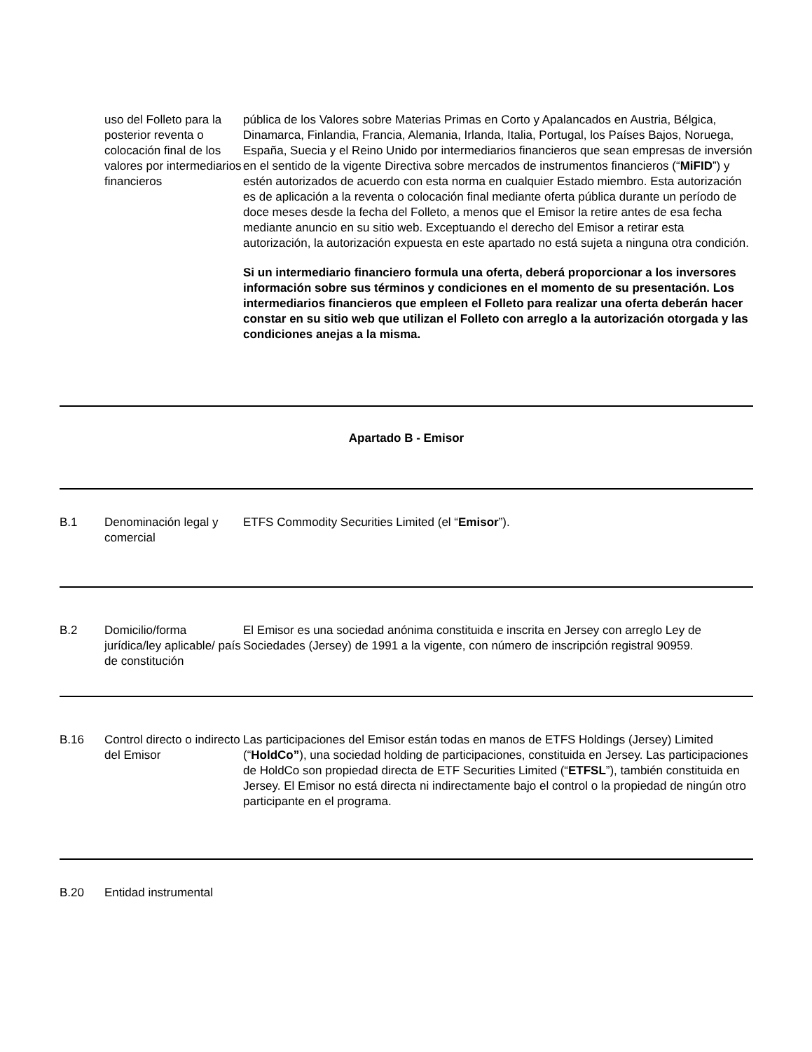| | uso del Folleto para la posterior reventa o colocación final de los valores por intermediarios financieros | pública de los Valores sobre Materias Primas en Corto y Apalancados en Austria, Bélgica, Dinamarca, Finlandia, Francia, Alemania, Irlanda, Italia, Portugal, los Países Bajos, Noruega, España, Suecia y el Reino Unido por intermediarios financieros que sean empresas de inversión en el sentido de la vigente Directiva sobre mercados de instrumentos financieros (“ MiFID ”) y estén autorizados de acuerdo con esta norma en cualquier Estado miembro. Esta autorización es de aplicación a la reventa o colocación final mediante oferta pública durante un período de doce meses desde la fecha del Folleto, a menos que el Emisor la retire antes de esa fecha mediante anuncio en su sitio web. Exceptuando el derecho del Emisor a retirar esta autorización, la autorización expuesta en este apartado no está sujeta a ninguna otra condición. Si un intermediario financiero formula una oferta, deberá proporcionar a los inversores información sobre sus términos y condiciones en el momento de su presentación. Los intermediarios financieros que empleen el Folleto para realizar una oferta deberán hacer constar en su sitio web que utilizan el Folleto con arreglo a la autorización otorgada y las condiciones anejas a la misma. |
| Apartado B - Emisor | | |
| B.1 | Denominación legal y comercial | ETFS Commodity Securities Limited (el “ Emisor ”). |
| B.2 | Domicilio/forma jurídica/ley aplicable/ país de constitución | El Emisor es una sociedad anónima constituida e inscrita en Jersey con arreglo Ley de Sociedades (Jersey) de 1991 a la vigente, con número de inscripción registral 90959. |
| B.16 | Control directo o indirecto del Emisor | Las participaciones del Emisor están todas en manos de ETFS Holdings (Jersey) Limited (“ HoldCo” ), una sociedad holding de participaciones, constituida en Jersey. Las participaciones de HoldCo son propiedad directa de ETF Securities Limited (“ ETFSL ”), también constituida en Jersey. El Emisor no está directa ni indirectamente bajo el control o la propiedad de ningún otro participante en el programa. |
| B.20 | Entidad instrumental | |